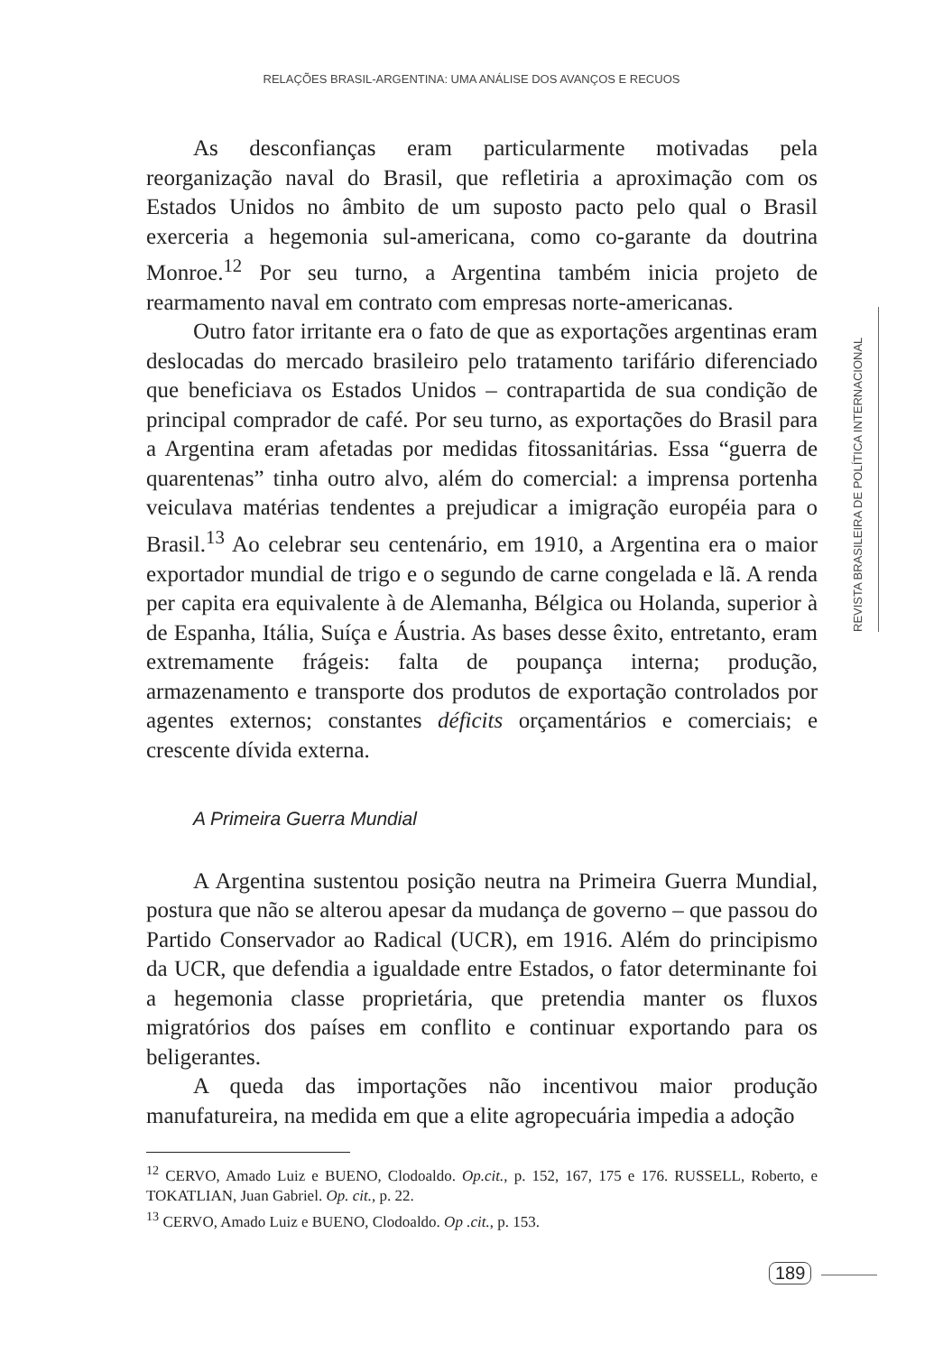RELAÇÕES BRASIL-ARGENTINA: UMA ANÁLISE DOS AVANÇOS E RECUOS
As desconfianças eram particularmente motivadas pela reorganização naval do Brasil, que refletiria a aproximação com os Estados Unidos no âmbito de um suposto pacto pelo qual o Brasil exerceria a hegemonia sul-americana, como co-garante da doutrina Monroe.<sup>12</sup> Por seu turno, a Argentina também inicia projeto de rearmamento naval em contrato com empresas norte-americanas.
Outro fator irritante era o fato de que as exportações argentinas eram deslocadas do mercado brasileiro pelo tratamento tarifário diferenciado que beneficiava os Estados Unidos – contrapartida de sua condição de principal comprador de café. Por seu turno, as exportações do Brasil para a Argentina eram afetadas por medidas fitossanitárias. Essa “guerra de quarentenas” tinha outro alvo, além do comercial: a imprensa portenha veiculava matérias tendentes a prejudicar a imigração européia para o Brasil.<sup>13</sup> Ao celebrar seu centenário, em 1910, a Argentina era o maior exportador mundial de trigo e o segundo de carne congelada e lã. A renda per capita era equivalente à de Alemanha, Bélgica ou Holanda, superior à de Espanha, Itália, Suíça e Áustria. As bases desse êxito, entretanto, eram extremamente frágeis: falta de poupança interna; produção, armazenamento e transporte dos produtos de exportação controlados por agentes externos; constantes déficits orçamentários e comerciais; e crescente dívida externa.
A Primeira Guerra Mundial
A Argentina sustentou posição neutra na Primeira Guerra Mundial, postura que não se alterou apesar da mudança de governo – que passou do Partido Conservador ao Radical (UCR), em 1916. Além do principismo da UCR, que defendia a igualdade entre Estados, o fator determinante foi a hegemonia classe proprietária, que pretendia manter os fluxos migratórios dos países em conflito e continuar exportando para os beligerantes.
A queda das importações não incentivou maior produção manufatureira, na medida em que a elite agropecuária impedia a adoção
<sup>12</sup> CERVO, Amado Luiz e BUENO, Clodoaldo. Op.cit., p. 152, 167, 175 e 176. RUSSELL, Roberto, e TOKATLIAN, Juan Gabriel. Op. cit., p. 22.
<sup>13</sup> CERVO, Amado Luiz e BUENO, Clodoaldo. Op .cit., p. 153.
REVISTA BRASILEIRA DE POLÍTICA INTERNACIONAL
189